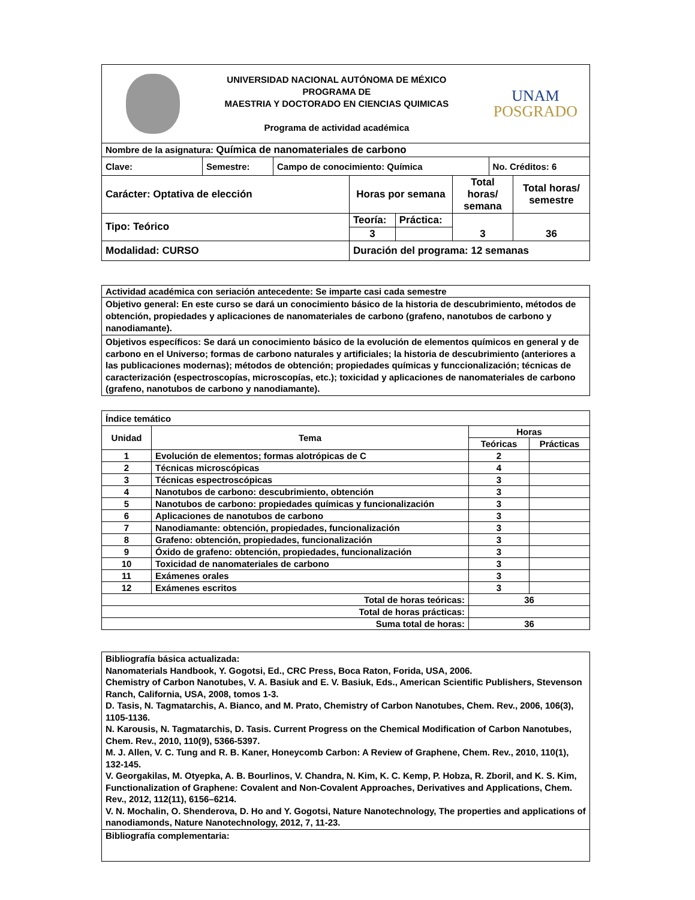| UNIVERSIDAD NACIONAL AUTÓNOMA DE MÉXICO PROGRAMA DE MAESTRIA Y DOCTORADO EN CIENCIAS QUIMICAS Programa de actividad académica UNAM POSGRADO | | | |
| Nombre de la asignatura: Química de nanomateriales de carbono | | | |
| Clave: | Semestre: | Campo de conocimiento: Química | No. Créditos: 6 |
| Carácter: Optativa de elección | Horas por semana | | Total horas/ semana | Total horas/ semestre |
| Tipo: Teórico | Teoría: | Práctica: | 3 | 36 |
| | 3 | | | |
| Modalidad: CURSO | Duración del programa: 12 semanas | | | |
| Actividad académica con seriación antecedente: Se imparte casi cada semestre |
| Objetivo general: En este curso se dará un conocimiento básico de la historia de descubrimiento, métodos de obtención, propiedades y aplicaciones de nanomateriales de carbono (grafeno, nanotubos de carbono y nanodiamante). |
| Objetivos específicos: Se dará un conocimiento básico de la evolución de elementos químicos en general y de carbono en el Universo; formas de carbono naturales y artificiales; la historia de descubrimiento (anteriores a las publicaciones modernas); métodos de obtención; propiedades químicas y funccionalización; técnicas de caracterización (espectroscopías, microscopías, etc.); toxicidad y aplicaciones de nanomateriales de carbono (grafeno, nanotubos de carbono y nanodiamante). |
| Índice temático | | | |
| Unidad | Tema | Horas | |
| | | Teóricas | Prácticas |
| 1 | Evolución de elementos; formas alotrópicas de C | 2 | |
| 2 | Técnicas microscópicas | 4 | |
| 3 | Técnicas espectroscópicas | 3 | |
| 4 | Nanotubos de carbono: descubrimiento, obtención | 3 | |
| 5 | Nanotubos de carbono: propiedades químicas y funcionalización | 3 | |
| 6 | Aplicaciones de nanotubos de carbono | 3 | |
| 7 | Nanodiamante: obtención, propiedades, funcionalización | 3 | |
| 8 | Grafeno: obtención, propiedades, funcionalización | 3 | |
| 9 | Óxido de grafeno: obtención, propiedades, funcionalización | 3 | |
| 10 | Toxicidad de nanomateriales de carbono | 3 | |
| 11 | Exámenes orales | 3 | |
| 12 | Exámenes escritos | 3 | |
| Total de horas teóricas: | | 36 | |
| Total de horas prácticas: | | | |
| Suma total de horas: | | 36 | |
| Bibliografía básica actualizada: Nanomaterials Handbook, Y. Gogotsi, Ed., CRC Press, Boca Raton, Forida, USA, 2006. Chemistry of Carbon Nanotubes, V. A. Basiuk and E. V. Basiuk, Eds., American Scientific Publishers, Stevenson Ranch, California, USA, 2008, tomos 1-3. D. Tasis, N. Tagmatarchis, A. Bianco, and M. Prato, Chemistry of Carbon Nanotubes, Chem. Rev., 2006, 106(3), 1105-1136. N. Karousis, N. Tagmatarchis, D. Tasis. Current Progress on the Chemical Modification of Carbon Nanotubes, Chem. Rev., 2010, 110(9), 5366-5397. M. J. Allen, V. C. Tung and R. B. Kaner, Honeycomb Carbon: A Review of Graphene, Chem. Rev., 2010, 110(1), 132-145. V. Georgakilas, M. Otyepka, A. B. Bourlinos, V. Chandra, N. Kim, K. C. Kemp, P. Hobza, R. Zboril, and K. S. Kim, Functionalization of Graphene: Covalent and Non-Covalent Approaches, Derivatives and Applications, Chem. Rev., 2012, 112(11), 6156–6214. V. N. Mochalin, O. Shenderova, D. Ho and Y. Gogotsi, Nature Nanotechnology, The properties and applications of nanodiamonds, Nature Nanotechnology, 2012, 7, 11-23. |
| Bibliografía complementaria: |